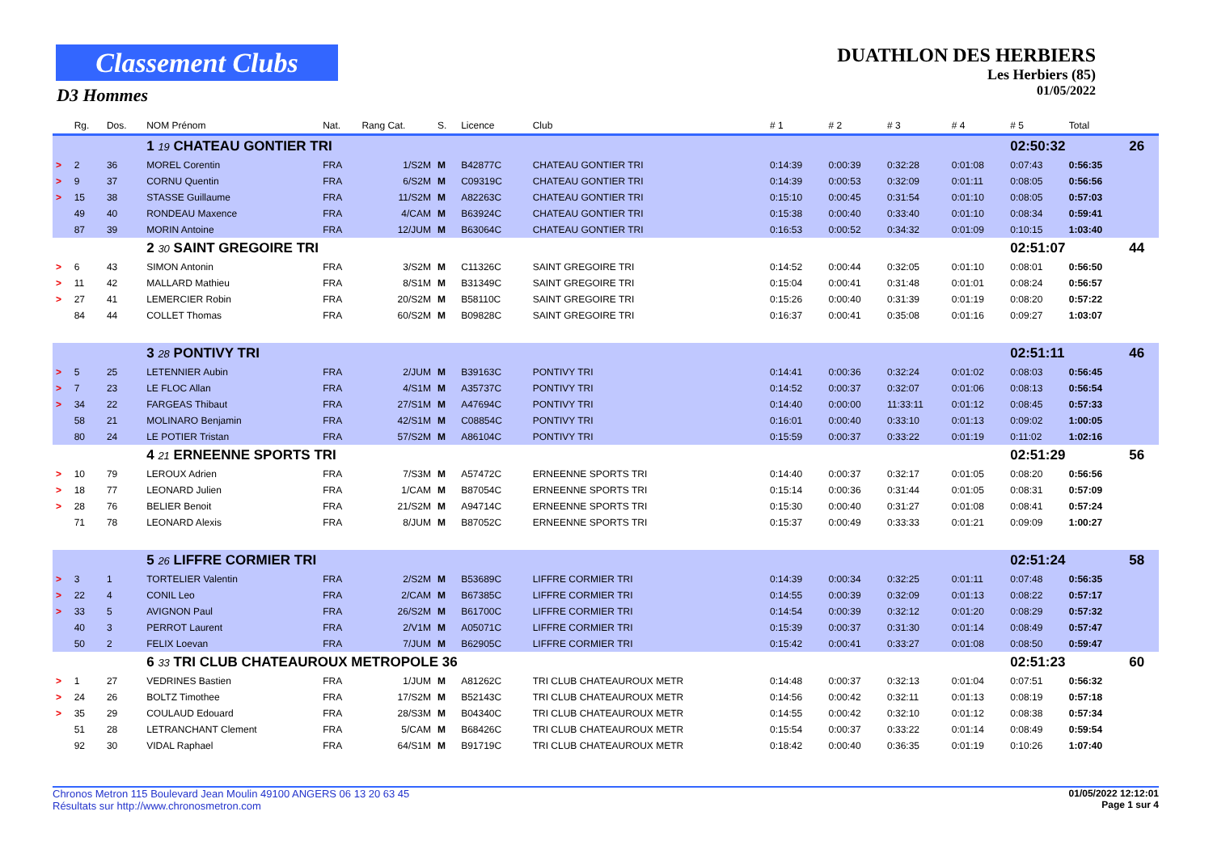Classement Clubs
D3 Hommes
DUATHLON DES HERBIERS
Les Herbiers (85)
01/05/2022
| | Rg. | Dos. | NOM Prénom | Nat. | Rang Cat. | S. | Licence | Club | # 1 | # 2 | # 3 | # 4 | # 5 | Total | |
| --- | --- | --- | --- | --- | --- | --- | --- | --- | --- | --- | --- | --- | --- | --- | --- |
| | | | 1 19 CHATEAU GONTIER TRI | | | | | | | | | | 02:50:32 | | 26 |
| > | 2 | 36 | MOREL Corentin | FRA | 1/S2M | M | B42877C | CHATEAU GONTIER TRI | 0:14:39 | 0:00:39 | 0:32:28 | 0:01:08 | 0:07:43 | 0:56:35 | |
| > | 9 | 37 | CORNU Quentin | FRA | 6/S2M | M | C09319C | CHATEAU GONTIER TRI | 0:14:39 | 0:00:53 | 0:32:09 | 0:01:11 | 0:08:05 | 0:56:56 | |
| > | 15 | 38 | STASSE Guillaume | FRA | 11/S2M | M | A82263C | CHATEAU GONTIER TRI | 0:15:10 | 0:00:45 | 0:31:54 | 0:01:10 | 0:08:05 | 0:57:03 | |
| | 49 | 40 | RONDEAU Maxence | FRA | 4/CAM | M | B63924C | CHATEAU GONTIER TRI | 0:15:38 | 0:00:40 | 0:33:40 | 0:01:10 | 0:08:34 | 0:59:41 | |
| | 87 | 39 | MORIN Antoine | FRA | 12/JUM | M | B63064C | CHATEAU GONTIER TRI | 0:16:53 | 0:00:52 | 0:34:32 | 0:01:09 | 0:10:15 | 1:03:40 | |
| | | | 2 30 SAINT GREGOIRE TRI | | | | | | | | | | 02:51:07 | | 44 |
| > | 6 | 43 | SIMON Antonin | FRA | 3/S2M | M | C11326C | SAINT GREGOIRE TRI | 0:14:52 | 0:00:44 | 0:32:05 | 0:01:10 | 0:08:01 | 0:56:50 | |
| > | 11 | 42 | MALLARD Mathieu | FRA | 8/S1M | M | B31349C | SAINT GREGOIRE TRI | 0:15:04 | 0:00:41 | 0:31:48 | 0:01:01 | 0:08:24 | 0:56:57 | |
| > | 27 | 41 | LEMERCIER Robin | FRA | 20/S2M | M | B58110C | SAINT GREGOIRE TRI | 0:15:26 | 0:00:40 | 0:31:39 | 0:01:19 | 0:08:20 | 0:57:22 | |
| | 84 | 44 | COLLET Thomas | FRA | 60/S2M | M | B09828C | SAINT GREGOIRE TRI | 0:16:37 | 0:00:41 | 0:35:08 | 0:01:16 | 0:09:27 | 1:03:07 | |
| | | | 3 28 PONTIVY TRI | | | | | | | | | | 02:51:11 | | 46 |
| > | 5 | 25 | LETENNIER Aubin | FRA | 2/JUM | M | B39163C | PONTIVY TRI | 0:14:41 | 0:00:36 | 0:32:24 | 0:01:02 | 0:08:03 | 0:56:45 | |
| > | 7 | 23 | LE FLOC Allan | FRA | 4/S1M | M | A35737C | PONTIVY TRI | 0:14:52 | 0:00:37 | 0:32:07 | 0:01:06 | 0:08:13 | 0:56:54 | |
| > | 34 | 22 | FARGEAS Thibaut | FRA | 27/S1M | M | A47694C | PONTIVY TRI | 0:14:40 | 0:00:00 | 11:33:11 | 0:01:12 | 0:08:45 | 0:57:33 | |
| | 58 | 21 | MOLINARO Benjamin | FRA | 42/S1M | M | C08854C | PONTIVY TRI | 0:16:01 | 0:00:40 | 0:33:10 | 0:01:13 | 0:09:02 | 1:00:05 | |
| | 80 | 24 | LE POTIER Tristan | FRA | 57/S2M | M | A86104C | PONTIVY TRI | 0:15:59 | 0:00:37 | 0:33:22 | 0:01:19 | 0:11:02 | 1:02:16 | |
| | | | 4 21 ERNEENNE SPORTS TRI | | | | | | | | | | 02:51:29 | | 56 |
| > | 10 | 79 | LEROUX Adrien | FRA | 7/S3M | M | A57472C | ERNEENNE SPORTS TRI | 0:14:40 | 0:00:37 | 0:32:17 | 0:01:05 | 0:08:20 | 0:56:56 | |
| > | 18 | 77 | LEONARD Julien | FRA | 1/CAM | M | B87054C | ERNEENNE SPORTS TRI | 0:15:14 | 0:00:36 | 0:31:44 | 0:01:05 | 0:08:31 | 0:57:09 | |
| > | 28 | 76 | BELIER Benoit | FRA | 21/S2M | M | A94714C | ERNEENNE SPORTS TRI | 0:15:30 | 0:00:40 | 0:31:27 | 0:01:08 | 0:08:41 | 0:57:24 | |
| | 71 | 78 | LEONARD Alexis | FRA | 8/JUM | M | B87052C | ERNEENNE SPORTS TRI | 0:15:37 | 0:00:49 | 0:33:33 | 0:01:21 | 0:09:09 | 1:00:27 | |
| | | | 5 26 LIFFRE CORMIER TRI | | | | | | | | | | 02:51:24 | | 58 |
| > | 3 | 1 | TORTELIER Valentin | FRA | 2/S2M | M | B53689C | LIFFRE CORMIER TRI | 0:14:39 | 0:00:34 | 0:32:25 | 0:01:11 | 0:07:48 | 0:56:35 | |
| > | 22 | 4 | CONIL Leo | FRA | 2/CAM | M | B67385C | LIFFRE CORMIER TRI | 0:14:55 | 0:00:39 | 0:32:09 | 0:01:13 | 0:08:22 | 0:57:17 | |
| > | 33 | 5 | AVIGNON Paul | FRA | 26/S2M | M | B61700C | LIFFRE CORMIER TRI | 0:14:54 | 0:00:39 | 0:32:12 | 0:01:20 | 0:08:29 | 0:57:32 | |
| | 40 | 3 | PERROT Laurent | FRA | 2/V1M | M | A05071C | LIFFRE CORMIER TRI | 0:15:39 | 0:00:37 | 0:31:30 | 0:01:14 | 0:08:49 | 0:57:47 | |
| | 50 | 2 | FELIX Loevan | FRA | 7/JUM | M | B62905C | LIFFRE CORMIER TRI | 0:15:42 | 0:00:41 | 0:33:27 | 0:01:08 | 0:08:50 | 0:59:47 | |
| | | | 6 33 TRI CLUB CHATEAUROUX METROPOLE 36 | | | | | | | | | | 02:51:23 | | 60 |
| > | 1 | 27 | VEDRINES Bastien | FRA | 1/JUM | M | A81262C | TRI CLUB CHATEAUROUX METR | 0:14:48 | 0:00:37 | 0:32:13 | 0:01:04 | 0:07:51 | 0:56:32 | |
| > | 24 | 26 | BOLTZ Timothee | FRA | 17/S2M | M | B52143C | TRI CLUB CHATEAUROUX METR | 0:14:56 | 0:00:42 | 0:32:11 | 0:01:13 | 0:08:19 | 0:57:18 | |
| > | 35 | 29 | COULAUD Edouard | FRA | 28/S3M | M | B04340C | TRI CLUB CHATEAUROUX METR | 0:14:55 | 0:00:42 | 0:32:10 | 0:01:12 | 0:08:38 | 0:57:34 | |
| | 51 | 28 | LETRANCHANT Clement | FRA | 5/CAM | M | B68426C | TRI CLUB CHATEAUROUX METR | 0:15:54 | 0:00:37 | 0:33:22 | 0:01:14 | 0:08:49 | 0:59:54 | |
| | 92 | 30 | VIDAL Raphael | FRA | 64/S1M | M | B91719C | TRI CLUB CHATEAUROUX METR | 0:18:42 | 0:00:40 | 0:36:35 | 0:01:19 | 0:10:26 | 1:07:40 | |
01/05/2022 12:12:01
Page 1 sur 4
Chronos Metron 115 Boulevard Jean Moulin 49100 ANGERS 06 13 20 63 45
Résultats sur http://www.chronosmetron.com